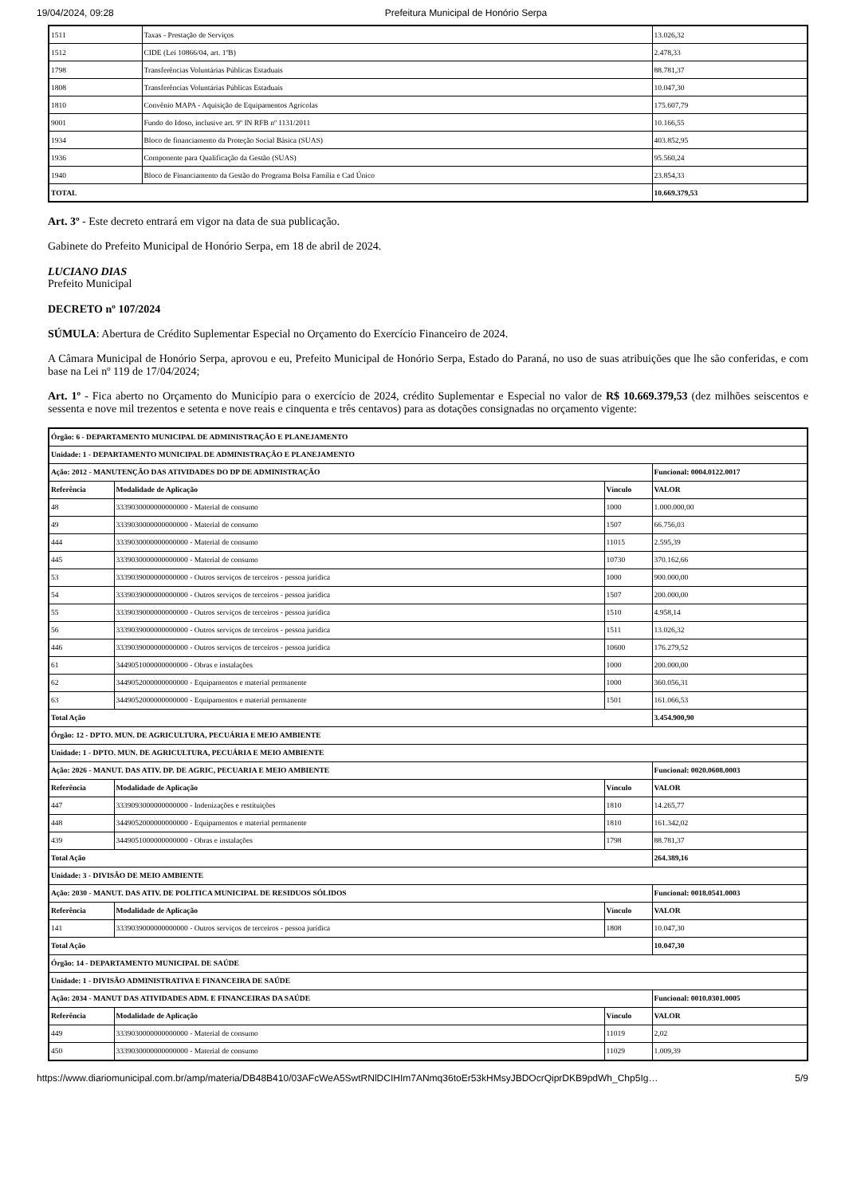19/04/2024, 09:28 Prefeitura Municipal de Honório Serpa
| 1511 | Taxas - Prestação de Serviços | 13.026,32 |
| 1512 | CIDE (Lei 10866/04, art. 1ºB) | 2.478,33 |
| 1798 | Transferências Voluntárias Públicas Estaduais | 88.781,37 |
| 1808 | Transferências Voluntárias Públicas Estaduais | 10.047,30 |
| 1810 | Convênio MAPA - Aquisição de Equipamentos Agrícolas | 175.607,79 |
| 9001 | Fundo do Idoso, inclusive art. 9º IN RFB nº 1131/2011 | 10.166,55 |
| 1934 | Bloco de financiamento da Proteção Social Básica (SUAS) | 403.852,95 |
| 1936 | Componente para Qualificação da Gestão (SUAS) | 95.560,24 |
| 1940 | Bloco de Financiamento da Gestão do Programa Bolsa Família e Cad Único | 23.854,33 |
| TOTAL | | 10.669.379,53 |
Art. 3º - Este decreto entrará em vigor na data de sua publicação.
Gabinete do Prefeito Municipal de Honório Serpa, em 18 de abril de 2024.
LUCIANO DIAS
Prefeito Municipal
DECRETO nº 107/2024
SÚMULA: Abertura de Crédito Suplementar Especial no Orçamento do Exercício Financeiro de 2024.
A Câmara Municipal de Honório Serpa, aprovou e eu, Prefeito Municipal de Honório Serpa, Estado do Paraná, no uso de suas atribuições que lhe são conferidas, e com base na Lei nº 119 de 17/04/2024;
Art. 1º - Fica aberto no Orçamento do Município para o exercício de 2024, crédito Suplementar e Especial no valor de R$ 10.669.379,53 (dez milhões seiscentos e sessenta e nove mil trezentos e setenta e nove reais e cinquenta e três centavos) para as dotações consignadas no orçamento vigente:
| Órgão: 6 - DEPARTAMENTO MUNICIPAL DE ADMINISTRAÇÃO E PLANEJAMENTO | | | |
| --- | --- | --- | --- |
| Unidade: 1 - DEPARTAMENTO MUNICIPAL DE ADMINISTRAÇÃO E PLANEJAMENTO | | | |
| Ação: 2012 - MANUTENÇÃO DAS ATIVIDADES DO DP DE ADMINISTRAÇÃO | | | Funcional: 0004.0122.0017 |
| Referência | Modalidade de Aplicação | Vínculo | VALOR |
| 48 | 3339030000000000000 - Material de consumo | 1000 | 1.000.000,00 |
| 49 | 3339030000000000000 - Material de consumo | 1507 | 66.756,03 |
| 444 | 3339030000000000000 - Material de consumo | 11015 | 2.595,39 |
| 445 | 3339030000000000000 - Material de consumo | 10730 | 370.162,66 |
| 53 | 3339039000000000000 - Outros serviços de terceiros - pessoa jurídica | 1000 | 900.000,00 |
| 54 | 3339039000000000000 - Outros serviços de terceiros - pessoa jurídica | 1507 | 200.000,00 |
| 55 | 3339039000000000000 - Outros serviços de terceiros - pessoa jurídica | 1510 | 4.958,14 |
| 56 | 3339039000000000000 - Outros serviços de terceiros - pessoa jurídica | 1511 | 13.026,32 |
| 446 | 3339039000000000000 - Outros serviços de terceiros - pessoa jurídica | 10600 | 176.279,52 |
| 61 | 3449051000000000000 - Obras e instalações | 1000 | 200.000,00 |
| 62 | 3449052000000000000 - Equipamentos e material permanente | 1000 | 360.056,31 |
| 63 | 3449052000000000000 - Equipamentos e material permanente | 1501 | 161.066,53 |
| Total Ação | | | 3.454.900,90 |
| Órgão: 12 - DPTO. MUN. DE AGRICULTURA, PECUÁRIA E MEIO AMBIENTE | | | |
| Unidade: 1 - DPTO. MUN. DE AGRICULTURA, PECUÁRIA E MEIO AMBIENTE | | | |
| Ação: 2026 - MANUT. DAS ATIV. DP. DE AGRIC, PECUARIA E MEIO AMBIENTE | | | Funcional: 0020.0608.0003 |
| Referência | Modalidade de Aplicação | Vínculo | VALOR |
| 447 | 3339093000000000000 - Indenizações e restituições | 1810 | 14.265,77 |
| 448 | 3449052000000000000 - Equipamentos e material permanente | 1810 | 161.342,02 |
| 439 | 3449051000000000000 - Obras e instalações | 1798 | 88.781,37 |
| Total Ação | | | 264.389,16 |
| Unidade: 3 - DIVISÃO DE MEIO AMBIENTE | | | |
| Ação: 2030 - MANUT. DAS ATIV. DE POLITICA MUNICIPAL DE RESIDUOS SÓLIDOS | | | Funcional: 0018.0541.0003 |
| Referência | Modalidade de Aplicação | Vínculo | VALOR |
| 141 | 3339039000000000000 - Outros serviços de terceiros - pessoa jurídica | 1808 | 10.047,30 |
| Total Ação | | | 10.047,30 |
| Órgão: 14 - DEPARTAMENTO MUNICIPAL DE SAÚDE | | | |
| Unidade: 1 - DIVISÃO ADMINISTRATIVA E FINANCEIRA DE SAÚDE | | | |
| Ação: 2034 - MANUT DAS ATIVIDADES ADM. E FINANCEIRAS DA SAÚDE | | | Funcional: 0010.0301.0005 |
| Referência | Modalidade de Aplicação | Vínculo | VALOR |
| 449 | 3339030000000000000 - Material de consumo | 11019 | 2,02 |
| 450 | 3339030000000000000 - Material de consumo | 11029 | 1.009,39 |
https://www.diariomunicipal.com.br/amp/materia/DB48B410/03AFcWeA5SwtRNlDCIHIm7ANmq36toEr53kHMsyJBDOcrQiprDKB9pdWh_Chp5Ig… 5/9